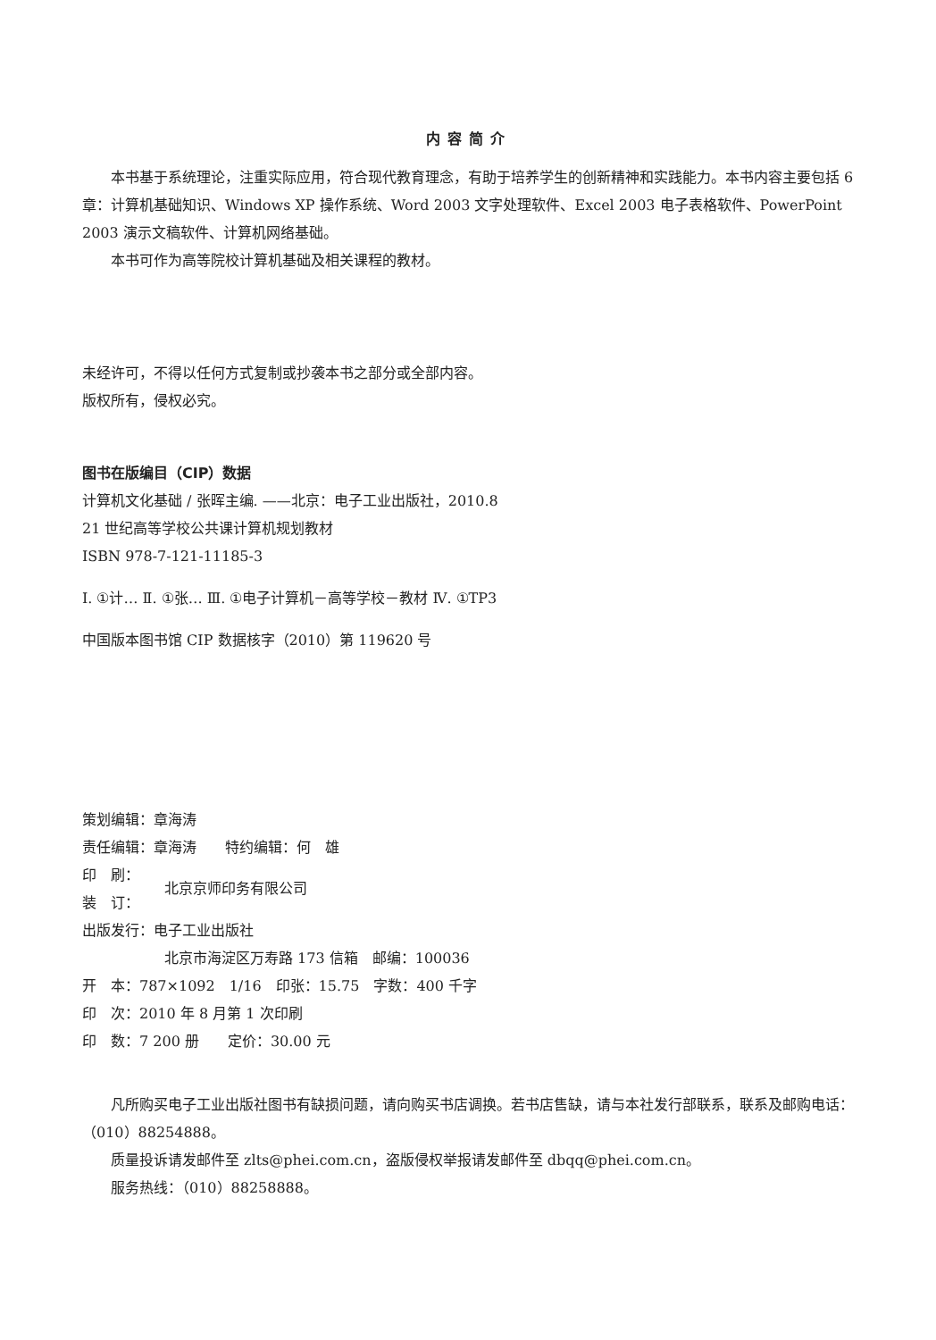内容简介
本书基于系统理论，注重实际应用，符合现代教育理念，有助于培养学生的创新精神和实践能力。本书内容主要包括 6 章：计算机基础知识、Windows XP 操作系统、Word 2003 文字处理软件、Excel 2003 电子表格软件、PowerPoint 2003 演示文稿软件、计算机网络基础。
本书可作为高等院校计算机基础及相关课程的教材。
未经许可，不得以任何方式复制或抄袭本书之部分或全部内容。
版权所有，侵权必究。
图书在版编目（CIP）数据
计算机文化基础 / 张晖主编. ——北京：电子工业出版社，2010.8
21 世纪高等学校公共课计算机规划教材
ISBN 978-7-121-11185-3
Ⅰ. ①计… Ⅱ. ①张… Ⅲ. ①电子计算机－高等学校－教材 Ⅳ. ①TP3
中国版本图书馆 CIP 数据核字（2010）第 119620 号
策划编辑：章海涛
责任编辑：章海涛　　特约编辑：何　雄
印　刷：
装　订：
北京京师印务有限公司
出版发行：电子工业出版社
北京市海淀区万寿路 173 信箱　邮编：100036
开　本：787×1092　1/16　印张：15.75　字数：400 千字
印　次：2010 年 8 月第 1 次印刷
印　数：7 200 册　　定价：30.00 元
凡所购买电子工业出版社图书有缺损问题，请向购买书店调换。若书店售缺，请与本社发行部联系，联系及邮购电话：（010）88254888。
质量投诉请发邮件至 zlts@phei.com.cn，盗版侵权举报请发邮件至 dbqq@phei.com.cn。
服务热线：（010）88258888。